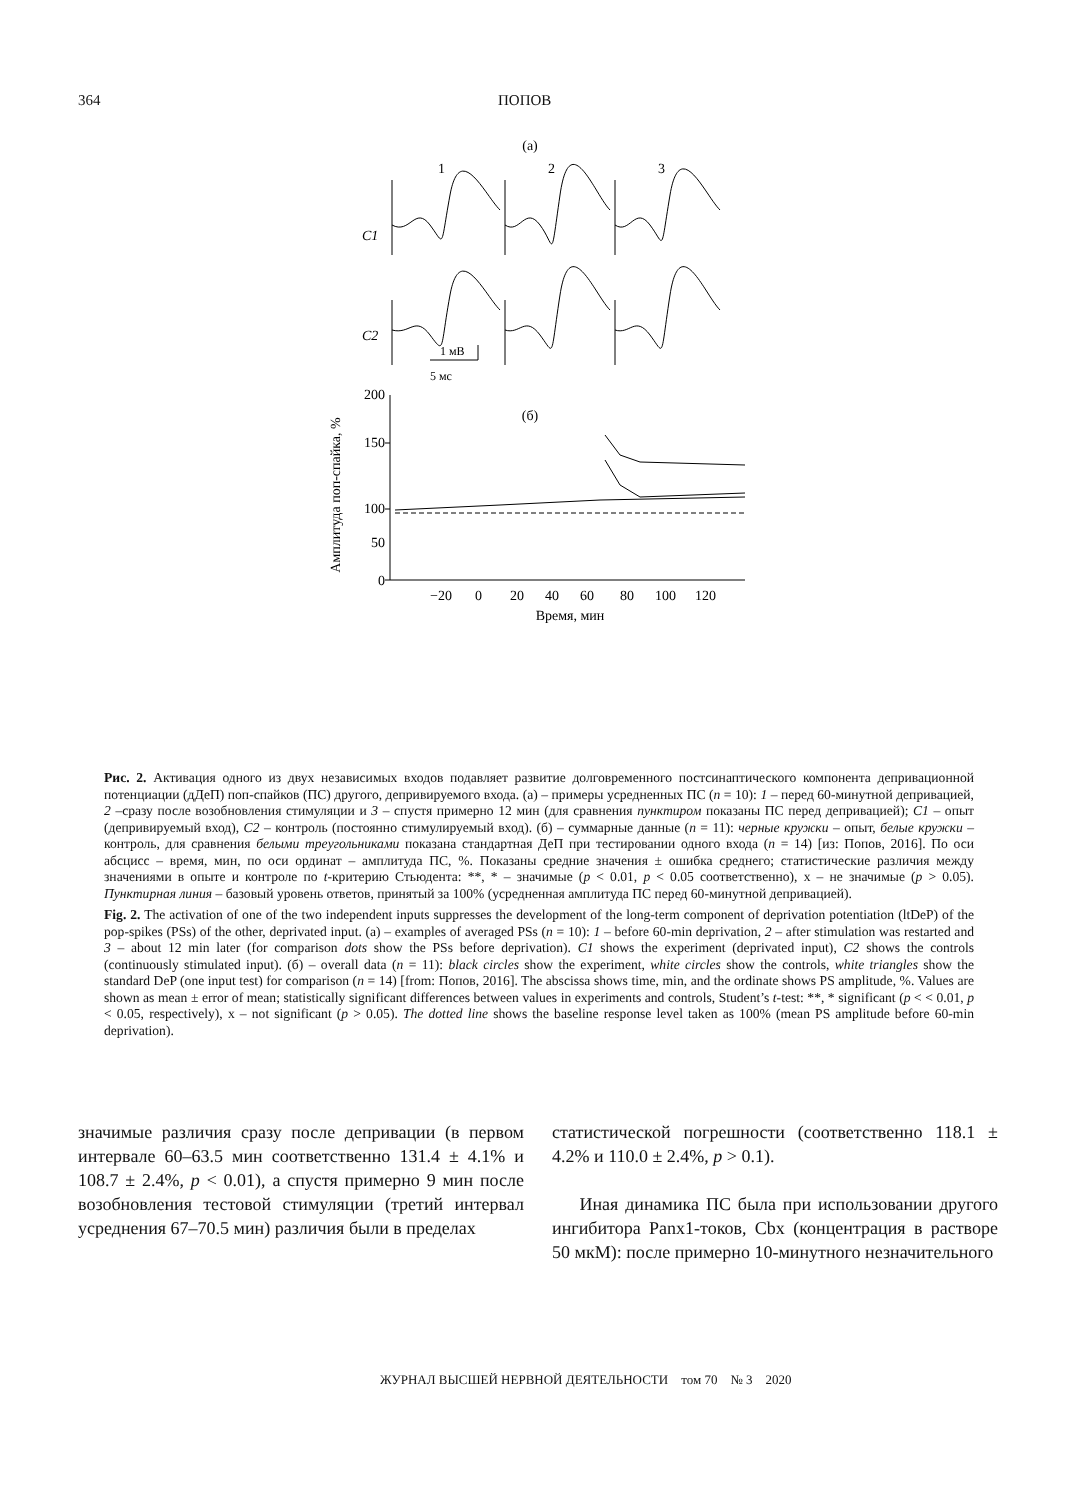364 ПОПОВ
(а)
1
2
3
C1
C2
1 мВ
5 мс
(б)
200
150
100
50
0
−20
0
20
40
60
80
100
120
Время, мин
Амплитуда поп-спайка, %
Рис. 2. Активация одного из двух независимых входов подавляет развитие долговременного постсинаптического компонента депривационной потенциации (дДеП) поп-спайков (ПС) другого, депривируемого входа. (а) – примеры усредненных ПС (n = 10): 1 – перед 60-минутной депривацией, 2 –сразу после возобновления стимуляции и 3 – спустя примерно 12 мин (для сравнения пунктиром показаны ПС перед депривацией); C1 – опыт (депривируемый вход), C2 – контроль (постоянно стимулируемый вход). (б) – суммарные данные (n = 11): черные кружки – опыт, белые кружки – контроль, для сравнения белыми треугольниками показана стандартная ДеП при тестировании одного входа (n = 14) [из: Попов, 2016]. По оси абсцисс – время, мин, по оси ординат – амплитуда ПС, %. Показаны средние значения ± ошибка среднего; статистические различия между значениями в опыте и контроле по t-критерию Стьюдента: **, * – значимые (p < 0.01, p < 0.05 соответственно), x – не значимые (p > 0.05). Пунктирная линия – базовый уровень ответов, принятый за 100% (усредненная амплитуда ПС перед 60-минутной депривацией).
Fig. 2. The activation of one of the two independent inputs suppresses the development of the long-term component of deprivation potentiation (ltDeP) of the pop-spikes (PSs) of the other, deprivated input. (а) – examples of averaged PSs (n = 10): 1 – before 60-min deprivation, 2 – after stimulation was restarted and 3 – about 12 min later (for comparison dots show the PSs before deprivation). C1 shows the experiment (deprivated input), C2 shows the controls (continuously stimulated input). (б) – overall data (n = 11): black circles show the experiment, white circles show the controls, white triangles show the standard DeP (one input test) for comparison (n = 14) [from: Попов, 2016]. The abscissa shows time, min, and the ordinate shows PS amplitude, %. Values are shown as mean ± error of mean; statistically significant differences between values in experiments and controls, Student’s t-test: **, * significant (p < < 0.01, p < 0.05, respectively), x – not significant (p > 0.05). The dotted line shows the baseline response level taken as 100% (mean PS amplitude before 60-min deprivation).
значимые различия сразу после депривации (в первом интервале 60–63.5 мин соответственно 131.4 ± 4.1% и 108.7 ± 2.4%, p < 0.01), а спустя примерно 9 мин после возобновления тестовой стимуляции (третий интервал усреднения 67–70.5 мин) различия были в пределах
статистической погрешности (соответственно 118.1 ± 4.2% и 110.0 ± 2.4%, p > 0.1).
Иная динамика ПС была при использовании другого ингибитора Panx1-токов, Cbx (концентрация в растворе 50 мкМ): после примерно 10-минутного незначительного
ЖУРНАЛ ВЫСШЕЙ НЕРВНОЙ ДЕЯТЕЛЬНОСТИ том 70 № 3 2020